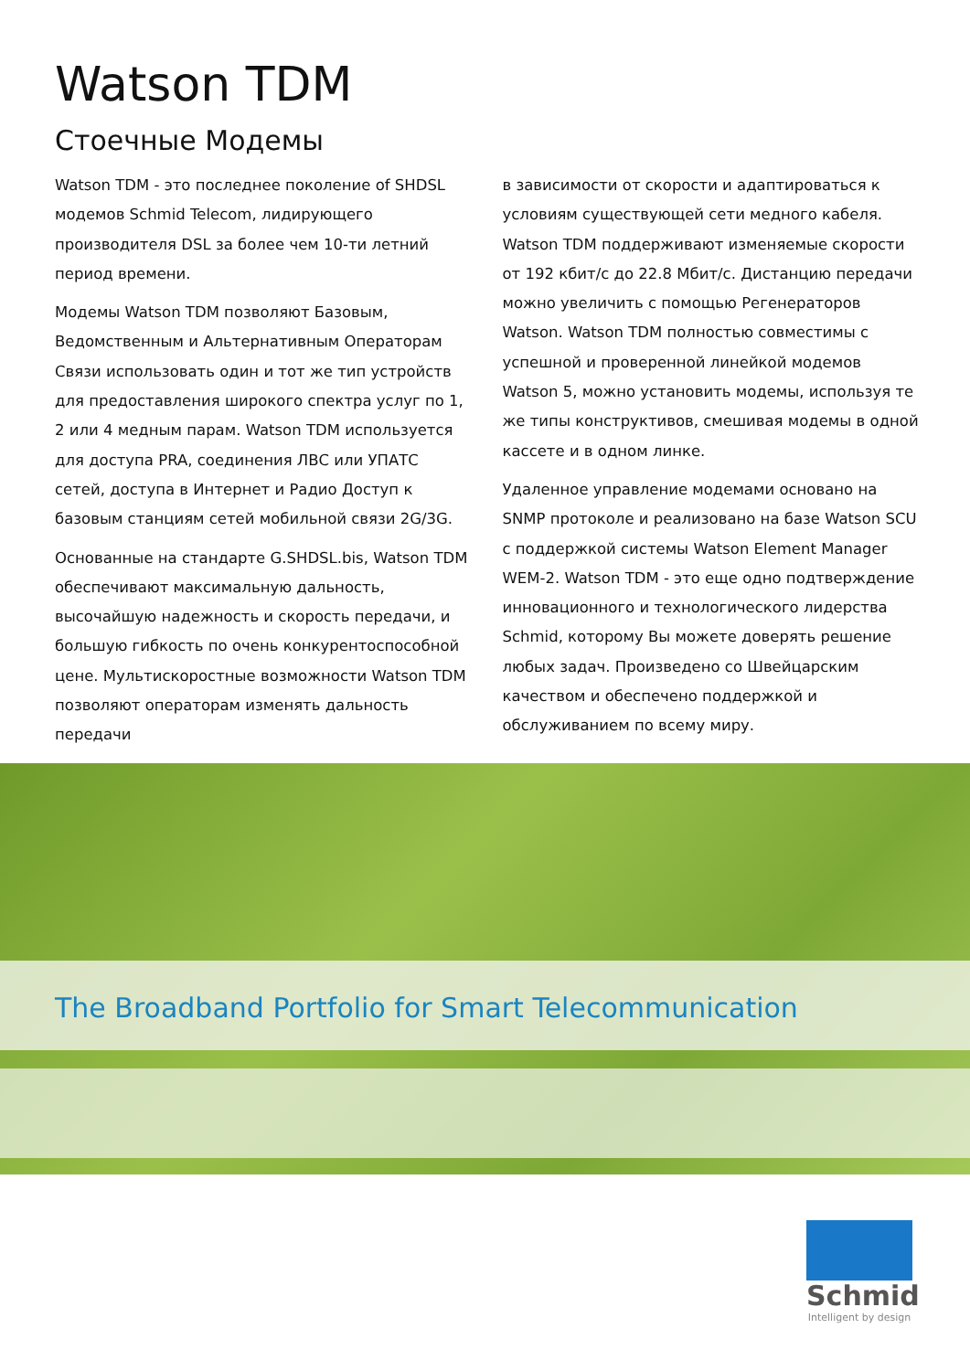Watson TDM
Стоечные Модемы
Watson TDM - это последнее поколение of SHDSL модемов Schmid Telecom, лидирующего производителя DSL за более чем 10-ти летний период времени.
Модемы Watson TDM позволяют Базовым, Ведомственным и Альтернативным Операторам Связи использовать один и тот же тип устройств для предоставления широкого спектра услуг по 1, 2 или 4 медным парам. Watson TDM используется для доступа PRA, соединения ЛВС или УПАТС сетей, доступа в Интернет и Радио Доступ к базовым станциям сетей мобильной связи 2G/3G.
Основанные на стандарте G.SHDSL.bis, Watson TDM обеспечивают максимальную дальность, высочайшую надежность и скорость передачи, и большую гибкость по очень конкурентоспособной цене. Мультискоростные возможности Watson TDM позволяют операторам изменять дальность передачи
в зависимости от скорости и адаптироваться к условиям существующей сети медного кабеля. Watson TDM поддерживают изменяемые скорости от 192 кбит/с до 22.8 Мбит/с. Дистанцию передачи можно увеличить с помощью Регенераторов Watson. Watson TDM полностью совместимы с успешной и проверенной линейкой модемов Watson 5, можно установить модемы, используя те же типы конструктивов, смешивая модемы в одной кассете и в одном линке.
Удаленное управление модемами основано на SNMP протоколе и реализовано на базе Watson SCU с поддержкой системы Watson Element Manager WEM-2. Watson TDM - это еще одно подтверждение инновационного и технологического лидерства Schmid, которому Вы можете доверять решение любых задач. Произведено со Швейцарским качеством и обеспечено поддержкой и обслуживанием по всему миру.
The Broadband Portfolio for Smart Telecommunication
Schmid
Intelligent by design